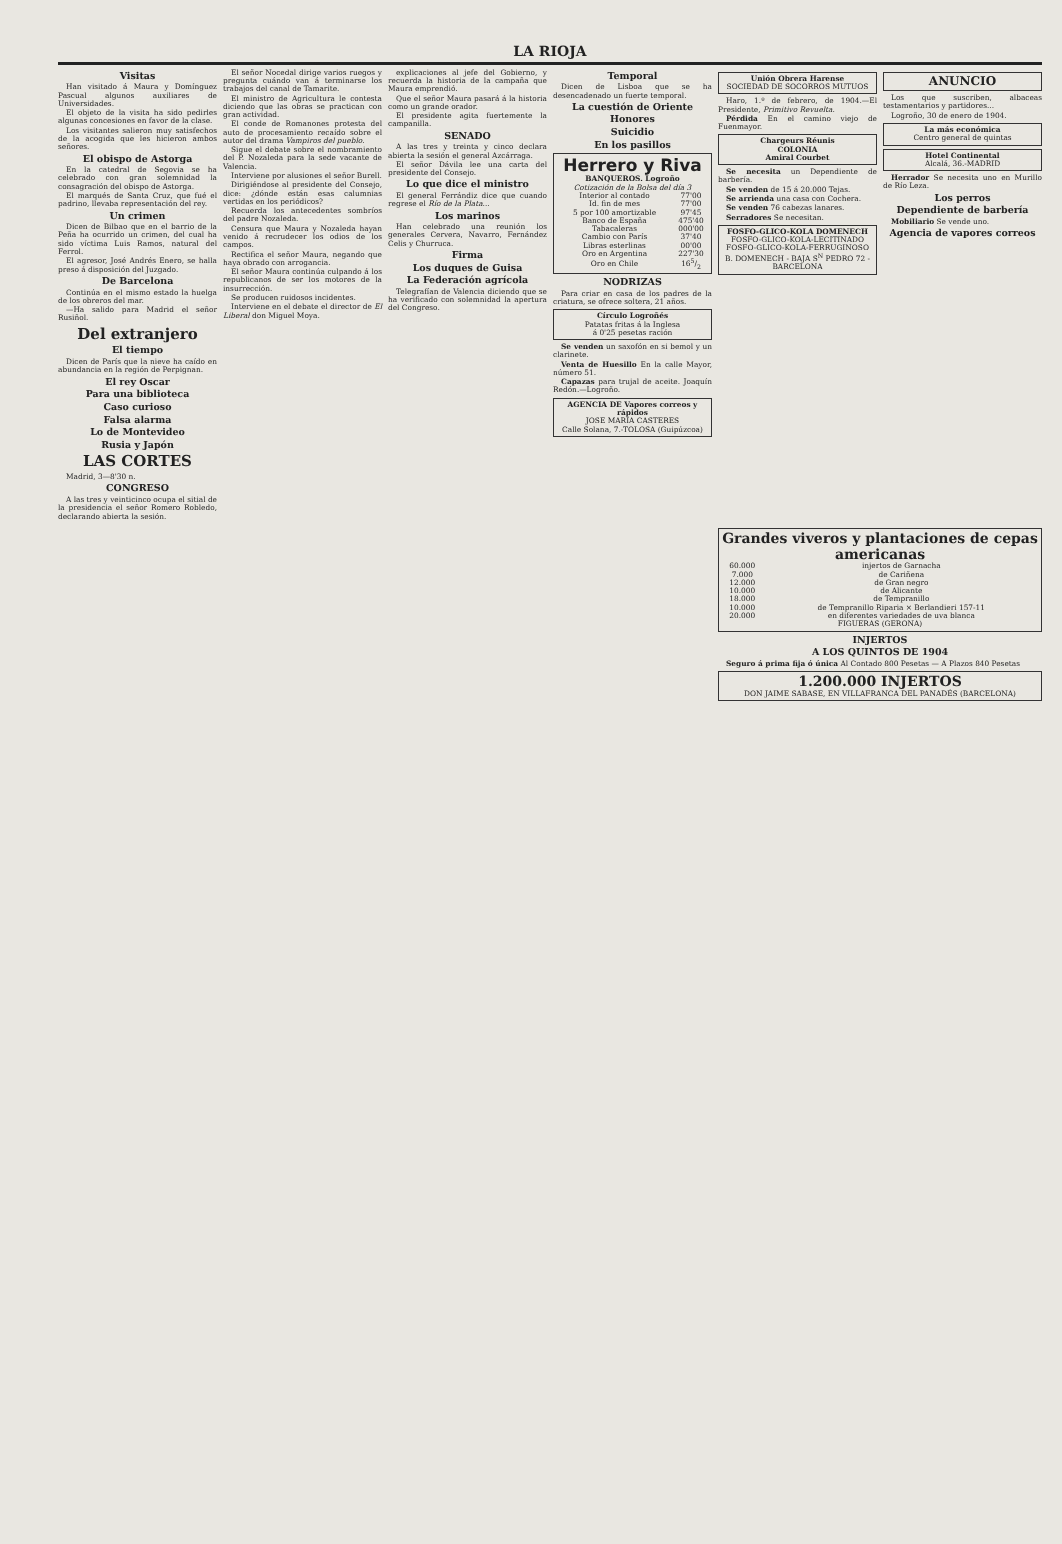LA RIOJA
Visitas
Han visitado á Maura y Domínguez Pascual algunos auxiliares de Universidades.
El objeto de la visita ha sido pedirles algunas concesiones en favor de la clase.
Los visitantes salieron muy satisfechos de la acogida que les hicieron ambos señores.
El obispo de Astorga
En la catedral de Segovia se ha celebrado con gran solemnidad la consagración del obispo de Astorga.
El marqués de Santa Cruz, que fué el padrino, llevaba representación del rey.
Un crimen
Dicen de Bilbao que en el barrio de la Peña ha ocurrido un crimen, del cual ha sido víctima Luis Ramos, natural del Ferrol.
El agresor, José Andrés Enero, se halla preso á disposición del Juzgado.
De Barcelona
Continúa en el mismo estado la huelga de los obreros del mar.
—Ha salido para Madrid el señor Rusiñol.
Del extranjero
El tiempo
Dicen de París que la nieve ha caído en abundancia en la región de Perpignan.
El rey Oscar
Para una biblioteca
Caso curioso
Falsa alarma
Lo de Montevideo
Rusia y Japón
LAS CORTES
Madrid, 3—8'30 n.
CONGRESO
A las tres y veinticinco ocupa el sitial de la presidencia el señor Romero Robledo, declarando abierta la sesión.
El señor Nocedal dirige varios ruegos y pregunta cuándo van á terminarse los trabajos del canal de Tamarite.
El ministro de Agricultura le contesta diciendo que las obras se practican con gran actividad.
El conde de Romanones protesta del auto de procesamiento recaído sobre el autor del drama Vampiros del pueblo.
Sigue el debate sobre el nombramiento del P. Nozaleda para la sede vacante de Valencia.
Interviene por alusiones el señor Burell.
Dirigiéndose al presidente del Consejo, dice: ¿dónde están esas calumnias vertidas en los periódicos?
Recuerda los antecedentes sombríos del padre Nozaleda.
Censura que Maura y Nozaleda hayan venido á recrudecer los odios de los campos.
Rectifica el señor Maura, negando que haya obrado con arrogancia.
El señor Maura continúa culpando á los republicanos de ser los motores de la insurrección.
Se producen ruidosos incidentes.
Interviene en el debate el director de El Liberal don Miguel Moya.
explicaciones al jefe del Gobierno, y recuerda la historia de la campaña que Maura emprendió.
Que el señor Maura pasará á la historia como un grande orador.
El presidente agita fuertemente la campanilla.
SENADO
A las tres y treinta y cinco declara abierta la sesión el general Azcárraga.
El señor Dávila lee una carta del presidente del Consejo.
Lo que dice el ministro
El general Ferrándiz dice que cuando regrese el Río de la Plata...
Los marinos
Han celebrado una reunión los generales Cervera, Navarro, Fernández Celis y Churruca.
Firma
Los duques de Guisa
La Federación agrícola
Telegrafían de Valencia diciendo que se ha verificado con solemnidad la apertura del Congreso.
Temporal
Dicen de Lisboa que se ha desencadenado un fuerte temporal.
La cuestión de Oriente
Honores
Suicidio
En los pasillos
Herrero y Riva
BANQUEROS. Logroño
Cotización de la Bolsa del día 3
| Interior al contado | 77'00 |
| Id. fin de mes | 77'00 |
| 5 por 100 amortizable | 97'45 |
| Banco de España | 475'40 |
| Tabacaleras | 000'00 |
| Cambio con París | 37'40 |
| Libras esterlinas | 00'00 |
| Oro en Argentina | 227'30 |
| Oro en Chile | 165/2 |
NODRIZAS
Para criar en casa de los padres de la criatura, se ofrece soltera, 21 años.
Círculo Logroñés
Patatas fritas á la Inglesa
á 0'25 pesetas ración
Se venden un saxofón en si bemol y un clarinete.
Venta de Huesillo En la calle Mayor, número 51.
Capazas para trujal de aceite. Joaquín Redón.—Logroño.
AGENCIA DE Vapores correos y rápidos
JOSE MARIA CASTERES
Calle Solana, 7.-TOLOSA (Guipúzcoa)
Unión Obrera Harense
SOCIEDAD DE SOCORROS MUTUOS
Haro, 1.º de febrero, de 1904.—El Presidente, Primitivo Revuelta.
Pérdida En el camino viejo de Fuenmayor.
Chargeurs Réunis
COLONIA
Amiral Courbet
Se necesita un Dependiente de barbería.
Se venden de 15 á 20.000 Tejas.
Se arrienda una casa con Cochera.
Se venden 76 cabezas lanares.
Serradores Se necesitan.
FOSFO-GLICO-KOLA DOMENECH
FOSFO-GLICO-KOLA-LECITINADO
FOSFO-GLICO-KOLA-FERRUGINOSO
B. DOMENECH - BAJA S<sup>N</sup> PEDRO 72 - BARCELONA
ANUNCIO
Los que suscriben, albaceas testamentarios y partidores...
Logroño, 30 de enero de 1904.
La más económica
Centro general de quintas
Hotel Continental
Alcalá, 36.-MADRID
Herrador Se necesita uno en Murillo de Río Leza.
Los perros
Dependiente de barbería
Mobiliario Se vende uno.
Agencia de vapores correos
Grandes viveros y plantaciones de cepas americanas
| 60.000 | injertos de Garnacha |
| 7.000 | de Cariñena |
| 12.000 | de Gran negro |
| 10.000 | de Alicante |
| 18.000 | de Tempranillo |
| 10.000 | de Tempranillo Riparia × Berlandieri 157-11 |
| 20.000 | en diferentes variedades de uva blanca |
FIGUERAS (GERONA)
INJERTOS
A LOS QUINTOS DE 1904
Seguro á prima fija ó única Al Contado 800 Pesetas — A Plazos 840 Pesetas
1.200.000 INJERTOS
DON JAIME SABASE, EN VILLAFRANCA DEL PANADÉS (BARCELONA)